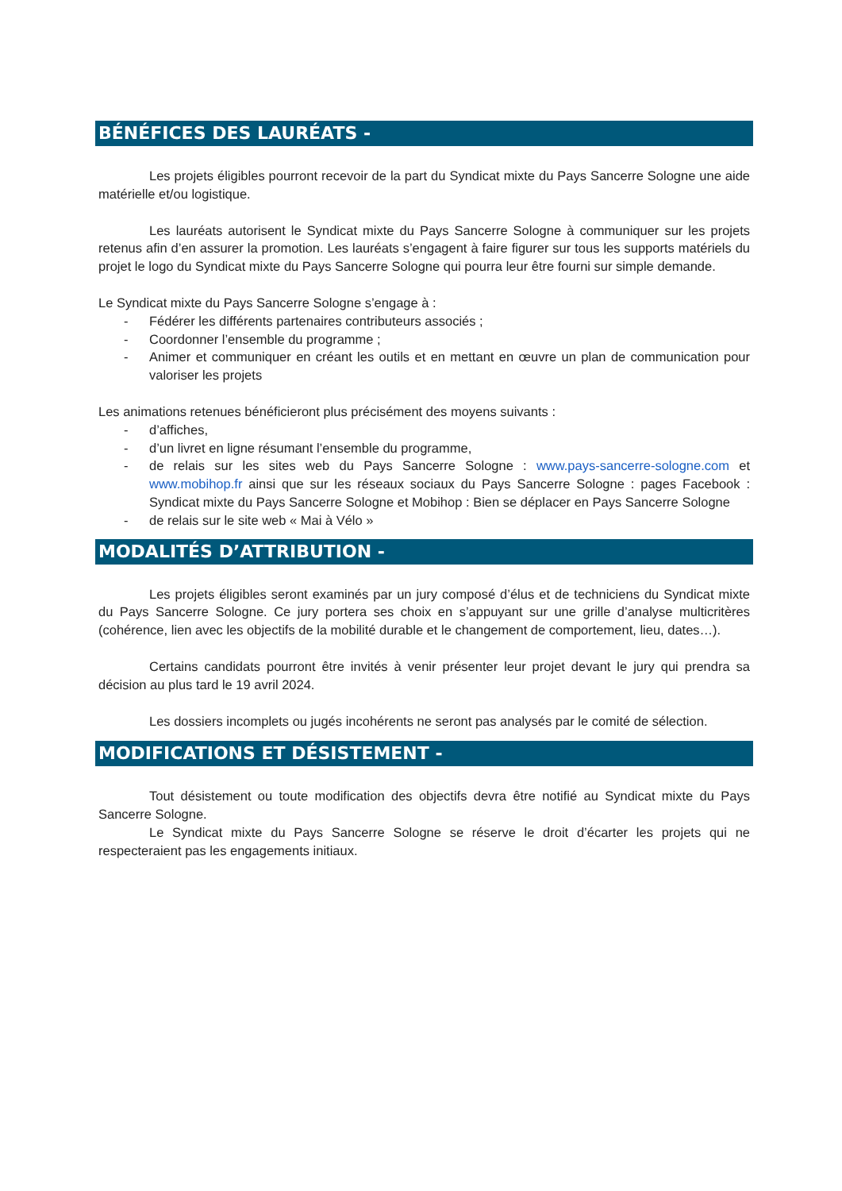BÉNÉFICES DES LAURÉATS -
Les projets éligibles pourront recevoir de la part du Syndicat mixte du Pays Sancerre Sologne une aide matérielle et/ou logistique.
Les lauréats autorisent le Syndicat mixte du Pays Sancerre Sologne à communiquer sur les projets retenus afin d’en assurer la promotion. Les lauréats s’engagent à faire figurer sur tous les supports matériels du projet le logo du Syndicat mixte du Pays Sancerre Sologne qui pourra leur être fourni sur simple demande.
Le Syndicat mixte du Pays Sancerre Sologne s’engage à :
- Fédérer les différents partenaires contributeurs associés ;
- Coordonner l’ensemble du programme ;
- Animer et communiquer en créant les outils et en mettant en œuvre un plan de communication pour valoriser les projets
Les animations retenues bénéficieront plus précisément des moyens suivants :
- d’affiches,
- d’un livret en ligne résumant l’ensemble du programme,
- de relais sur les sites web du Pays Sancerre Sologne : www.pays-sancerre-sologne.com et www.mobihop.fr ainsi que sur les réseaux sociaux du Pays Sancerre Sologne : pages Facebook : Syndicat mixte du Pays Sancerre Sologne et Mobihop : Bien se déplacer en Pays Sancerre Sologne
- de relais sur le site web « Mai à Vélo »
MODALITÉS D’ATTRIBUTION -
Les projets éligibles seront examinés par un jury composé d’élus et de techniciens du Syndicat mixte du Pays Sancerre Sologne. Ce jury portera ses choix en s’appuyant sur une grille d’analyse multicritères (cohérence, lien avec les objectifs de la mobilité durable et le changement de comportement, lieu, dates…).
Certains candidats pourront être invités à venir présenter leur projet devant le jury qui prendra sa décision au plus tard le 19 avril 2024.
Les dossiers incomplets ou jugés incohérents ne seront pas analysés par le comité de sélection.
MODIFICATIONS ET DÉSISTEMENT -
Tout désistement ou toute modification des objectifs devra être notifié au Syndicat mixte du Pays Sancerre Sologne.
Le Syndicat mixte du Pays Sancerre Sologne se réserve le droit d’écarter les projets qui ne respecteraient pas les engagements initiaux.